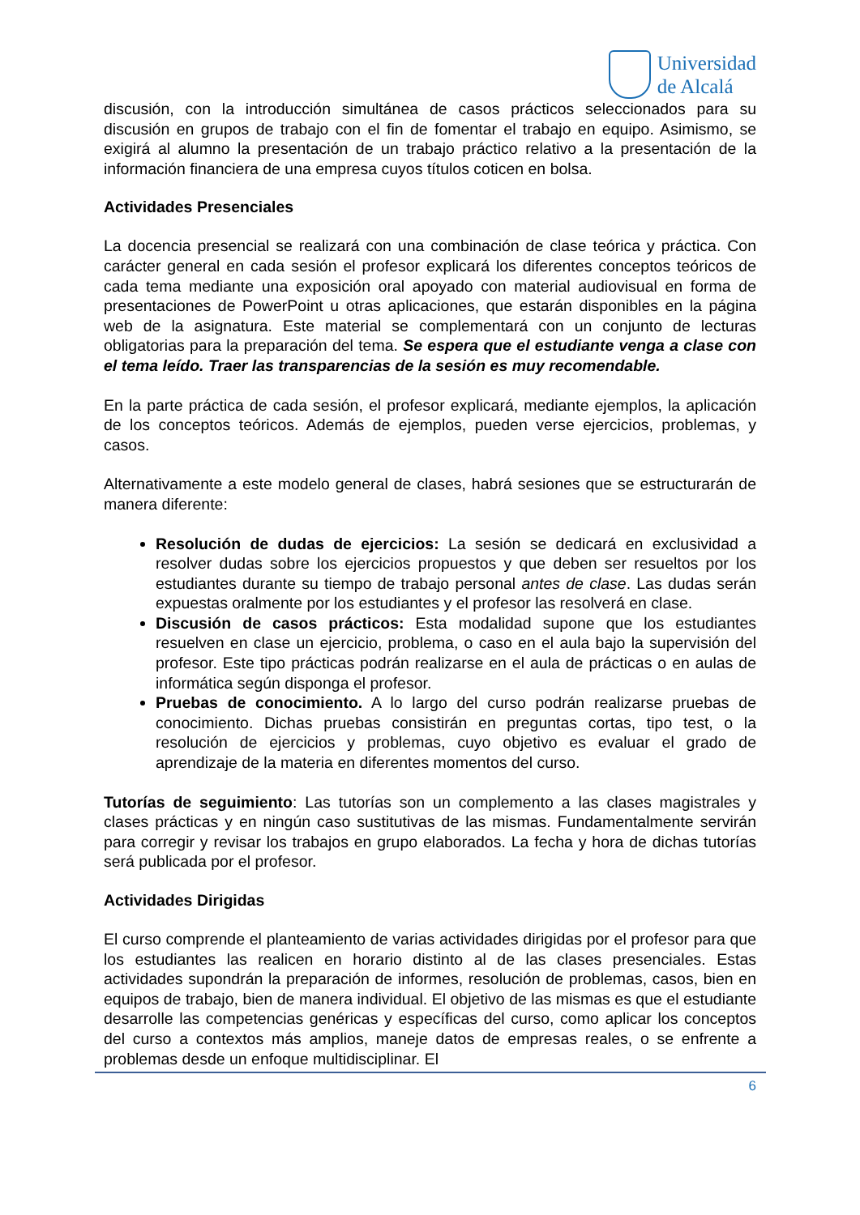Universidad
de Alcalá
discusión, con la introducción simultánea de casos prácticos seleccionados para su discusión en grupos de trabajo con el fin de fomentar el trabajo en equipo. Asimismo, se exigirá al alumno la presentación de un trabajo práctico relativo a la presentación de la información financiera de una empresa cuyos títulos coticen en bolsa.
Actividades Presenciales
La docencia presencial se realizará con una combinación de clase teórica y práctica. Con carácter general en cada sesión el profesor explicará los diferentes conceptos teóricos de cada tema mediante una exposición oral apoyado con material audiovisual en forma de presentaciones de PowerPoint u otras aplicaciones, que estarán disponibles en la página web de la asignatura. Este material se complementará con un conjunto de lecturas obligatorias para la preparación del tema. Se espera que el estudiante venga a clase con el tema leído. Traer las transparencias de la sesión es muy recomendable.
En la parte práctica de cada sesión, el profesor explicará, mediante ejemplos, la aplicación de los conceptos teóricos. Además de ejemplos, pueden verse ejercicios, problemas, y casos.
Alternativamente a este modelo general de clases, habrá sesiones que se estructurarán de manera diferente:
Resolución de dudas de ejercicios: La sesión se dedicará en exclusividad a resolver dudas sobre los ejercicios propuestos y que deben ser resueltos por los estudiantes durante su tiempo de trabajo personal antes de clase. Las dudas serán expuestas oralmente por los estudiantes y el profesor las resolverá en clase.
Discusión de casos prácticos: Esta modalidad supone que los estudiantes resuelven en clase un ejercicio, problema, o caso en el aula bajo la supervisión del profesor. Este tipo prácticas podrán realizarse en el aula de prácticas o en aulas de informática según disponga el profesor.
Pruebas de conocimiento. A lo largo del curso podrán realizarse pruebas de conocimiento. Dichas pruebas consistirán en preguntas cortas, tipo test, o la resolución de ejercicios y problemas, cuyo objetivo es evaluar el grado de aprendizaje de la materia en diferentes momentos del curso.
Tutorías de seguimiento: Las tutorías son un complemento a las clases magistrales y clases prácticas y en ningún caso sustitutivas de las mismas. Fundamentalmente servirán para corregir y revisar los trabajos en grupo elaborados. La fecha y hora de dichas tutorías será publicada por el profesor.
Actividades Dirigidas
El curso comprende el planteamiento de varias actividades dirigidas por el profesor para que los estudiantes las realicen en horario distinto al de las clases presenciales. Estas actividades supondrán la preparación de informes, resolución de problemas, casos, bien en equipos de trabajo, bien de manera individual. El objetivo de las mismas es que el estudiante desarrolle las competencias genéricas y específicas del curso, como aplicar los conceptos del curso a contextos más amplios, maneje datos de empresas reales, o se enfrente a problemas desde un enfoque multidisciplinar. El
6